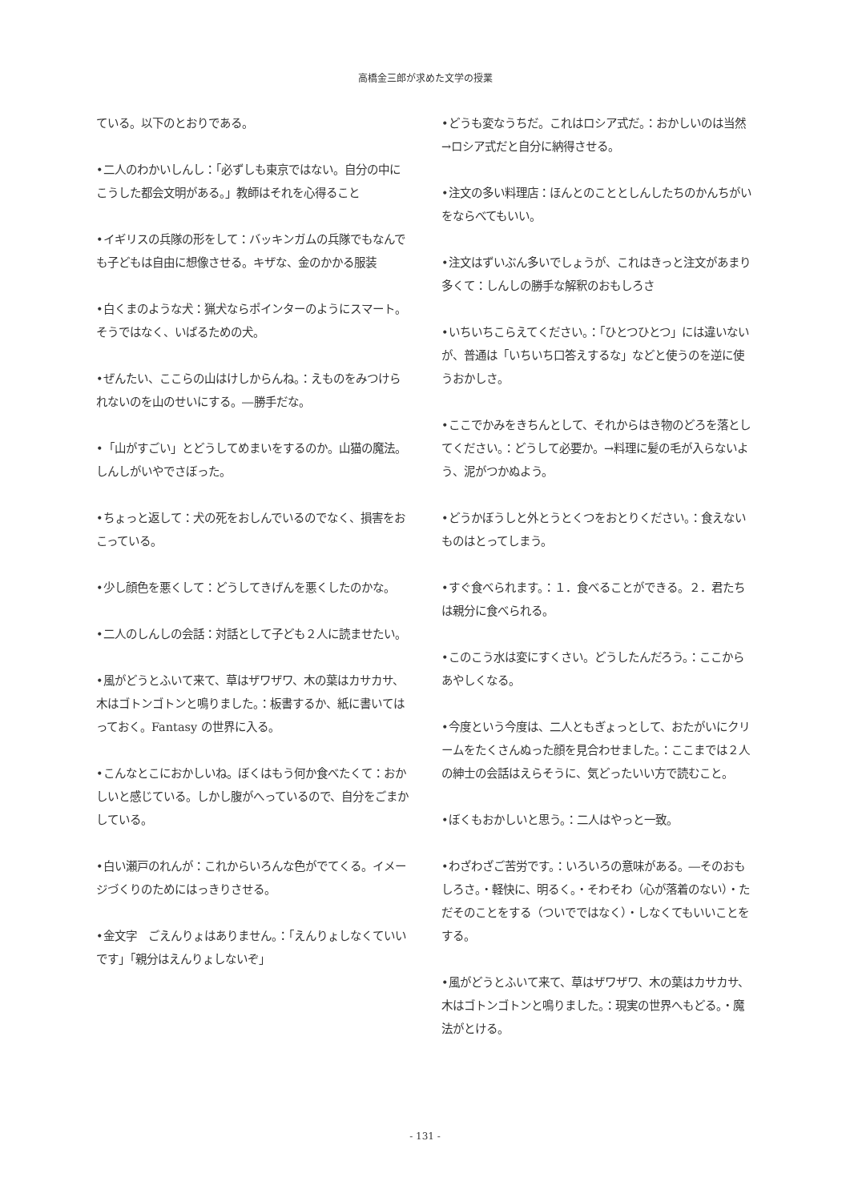高橋金三郎が求めた文学の授業
ている。以下のとおりである。
•二人のわかいしんし：「必ずしも東京ではない。自分の中にこうした都会文明がある。」教師はそれを心得ること
•イギリスの兵隊の形をして：バッキンガムの兵隊でもなんでも子どもは自由に想像させる。キザな、金のかかる服装
•白くまのような犬：猟犬ならポインターのようにスマート。そうではなく、いばるための犬。
•ぜんたい、ここらの山はけしからんね。：えものをみつけられないのを山のせいにする。―勝手だな。
•「山がすごい」とどうしてめまいをするのか。山猫の魔法。しんしがいやでさぼった。
•ちょっと返して：犬の死をおしんでいるのでなく、損害をおこっている。
•少し顔色を悪くして：どうしてきげんを悪くしたのかな。
•二人のしんしの会話：対話として子ども２人に読ませたい。
•風がどうとふいて来て、草はザワザワ、木の葉はカサカサ、木はゴトンゴトンと鳴りました。：板書するか、紙に書いてはっておく。Fantasy の世界に入る。
•こんなとこにおかしいね。ぼくはもう何か食べたくて：おかしいと感じている。しかし腹がへっているので、自分をごまかしている。
•白い瀬戸のれんが：これからいろんな色がでてくる。イメージづくりのためにはっきりさせる。
•金文字　ごえんりょはありません。：「えんりょしなくていいです」「親分はえんりょしないぞ」
•どうも変なうちだ。これはロシア式だ。：おかしいのは当然→ロシア式だと自分に納得させる。
•注文の多い料理店：ほんとのこととしんしたちのかんちがいをならべてもいい。
•注文はずいぶん多いでしょうが、これはきっと注文があまり多くて：しんしの勝手な解釈のおもしろさ
•いちいちこらえてください。：「ひとつひとつ」には違いないが、普通は「いちいち口答えするな」などと使うのを逆に使うおかしさ。
•ここでかみをきちんとして、それからはき物のどろを落としてください。：どうして必要か。→料理に髪の毛が入らないよう、泥がつかぬよう。
•どうかぼうしと外とうとくつをおとりください。：食えないものはとってしまう。
•すぐ食べられます。：１．食べることができる。２．君たちは親分に食べられる。
•このこう水は変にすくさい。どうしたんだろう。：ここからあやしくなる。
•今度という今度は、二人ともぎょっとして、おたがいにクリームをたくさんぬった顔を見合わせました。：ここまでは２人の紳士の会話はえらそうに、気どったいい方で読むこと。
•ぼくもおかしいと思う。：二人はやっと一致。
•わざわざご苦労です。：いろいろの意味がある。―そのおもしろさ。・軽快に、明るく。・そわそわ（心が落着のない）・ただそのことをする（ついでではなく）・しなくてもいいことをする。
•風がどうとふいて来て、草はザワザワ、木の葉はカサカサ、木はゴトンゴトンと鳴りました。：現実の世界へもどる。・魔法がとける。
- 131 -